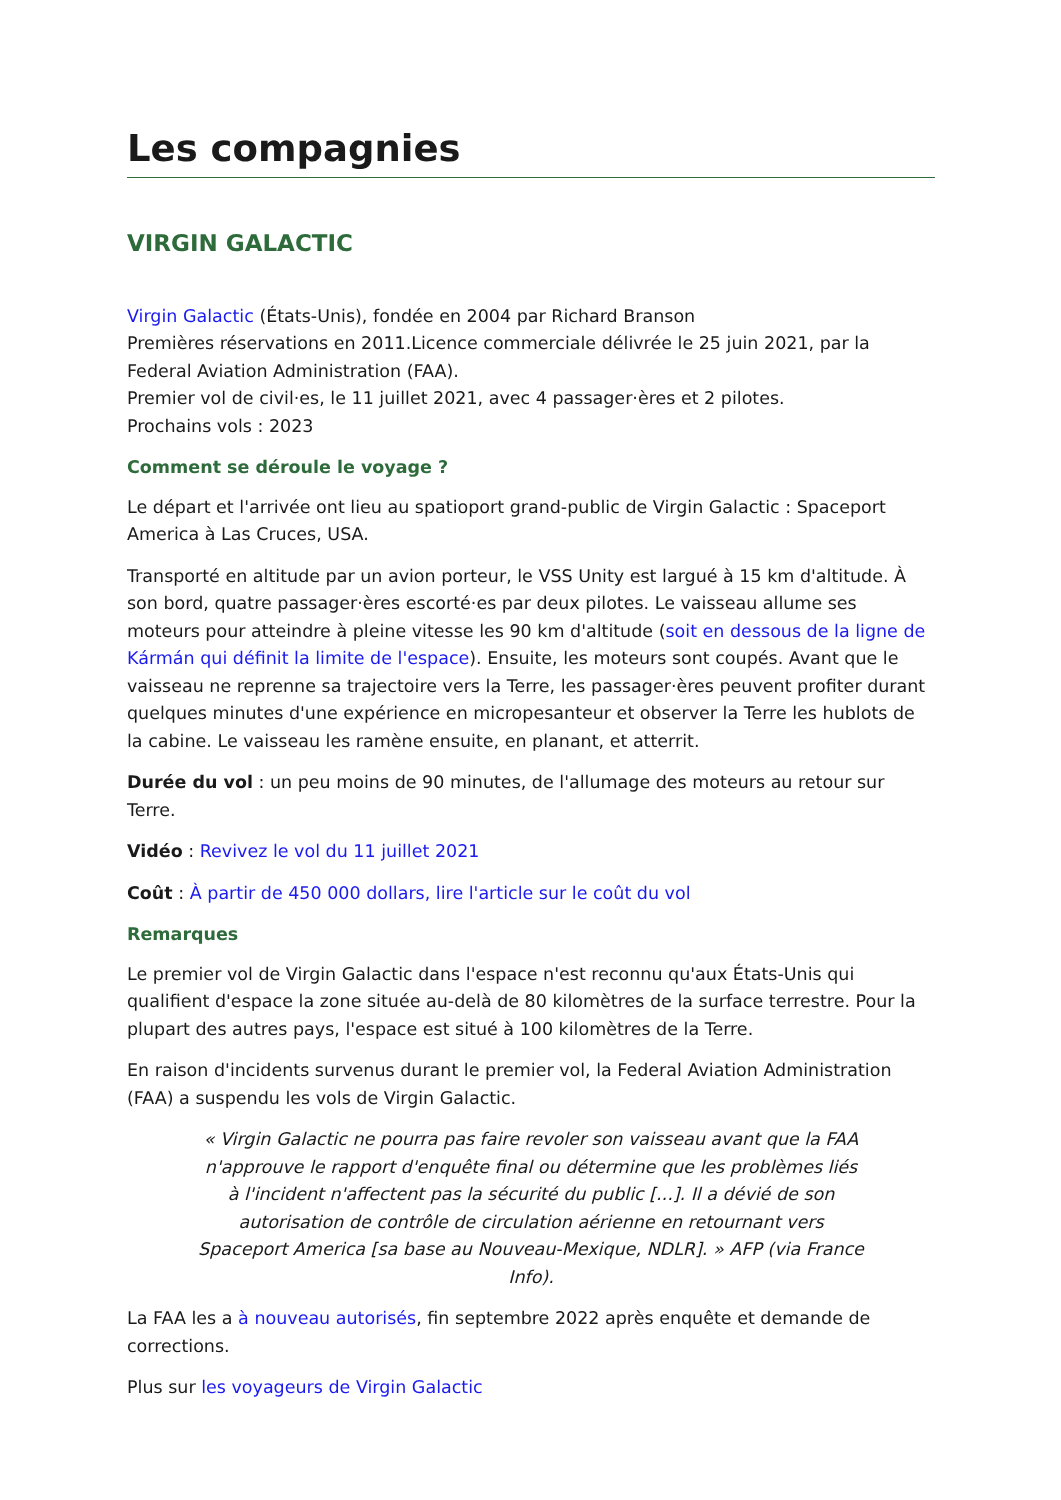Les compagnies
VIRGIN GALACTIC
Virgin Galactic (États-Unis), fondée en 2004 par Richard Branson
Premières réservations en 2011.Licence commerciale délivrée le 25 juin 2021, par la Federal Aviation Administration (FAA).
Premier vol de civil·es, le 11 juillet 2021, avec 4 passager·ères et 2 pilotes.
Prochains vols : 2023
Comment se déroule le voyage ?
Le départ et l'arrivée ont lieu au spatioport grand-public de Virgin Galactic : Spaceport America à Las Cruces, USA.
Transporté en altitude par un avion porteur, le VSS Unity est largué à 15 km d'altitude. À son bord, quatre passager·ères escorté·es par deux pilotes. Le vaisseau allume ses moteurs pour atteindre à pleine vitesse les 90 km d'altitude (soit en dessous de la ligne de Kármán qui définit la limite de l'espace). Ensuite, les moteurs sont coupés. Avant que le vaisseau ne reprenne sa trajectoire vers la Terre, les passager·ères peuvent profiter durant quelques minutes d'une expérience en micropesanteur et observer la Terre les hublots de la cabine. Le vaisseau les ramène ensuite, en planant, et atterrit.
Durée du vol : un peu moins de 90 minutes, de l'allumage des moteurs au retour sur Terre.
Vidéo : Revivez le vol du 11 juillet 2021
Coût : À partir de 450 000 dollars, lire l'article sur le coût du vol
Remarques
Le premier vol de Virgin Galactic dans l'espace n'est reconnu qu'aux États-Unis qui qualifient d'espace la zone située au-delà de 80 kilomètres de la surface terrestre. Pour la plupart des autres pays, l'espace est situé à 100 kilomètres de la Terre.
En raison d'incidents survenus durant le premier vol, la Federal Aviation Administration (FAA) a suspendu les vols de Virgin Galactic.
« Virgin Galactic ne pourra pas faire revoler son vaisseau avant que la FAA n'approuve le rapport d'enquête final ou détermine que les problèmes liés à l'incident n'affectent pas la sécurité du public [...]. Il a dévié de son autorisation de contrôle de circulation aérienne en retournant vers Spaceport America [sa base au Nouveau-Mexique, NDLR]. » AFP (via France Info).
La FAA les a à nouveau autorisés, fin septembre 2022 après enquête et demande de corrections.
Plus sur les voyageurs de Virgin Galactic